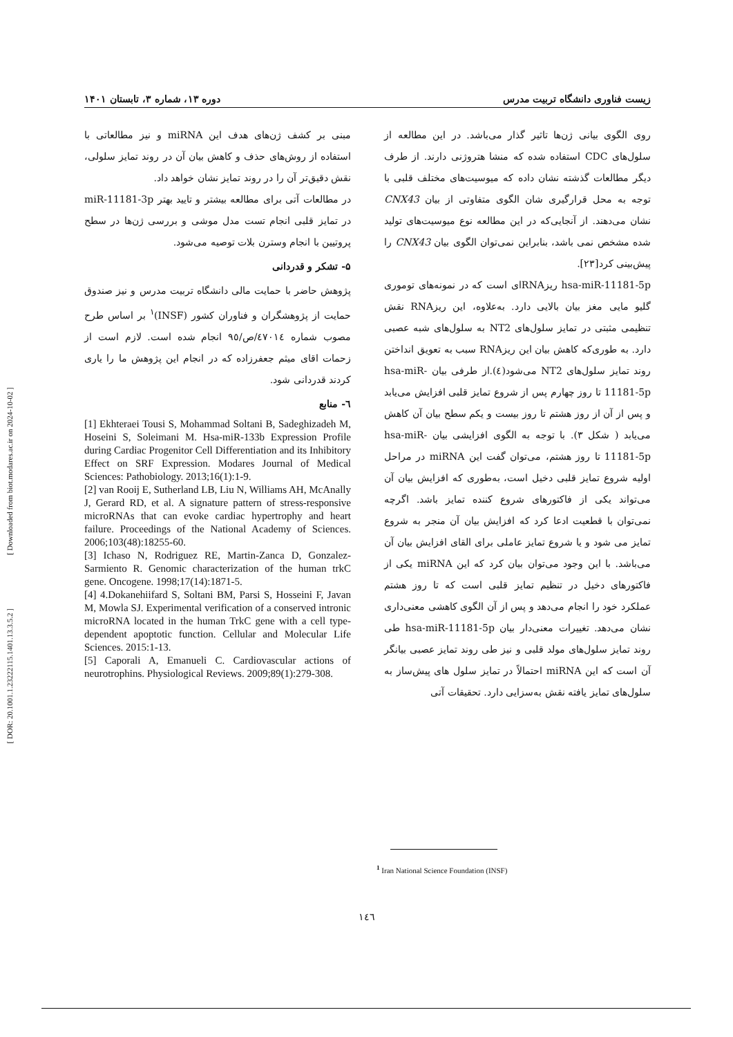[ Downloaded from biot.modares.ac.ir on 2024-10-02 ]
[ DOR: 20.1001.1.23222115.1401.13.3.5.2 ]
زیست فناوری دانشگاه تربیت مدرس دوره ۱۳، شماره ۳، تابستان ۱۴۰۱
روی الگوی بیانی ژن‌ها تاثیر گذار می‌باشد. در این مطالعه از سلول‌های CDC استفاده شده که منشا هتروژنی دارند. از طرف دیگر مطالعات گذشته نشان داده که میوسیت‌های مختلف قلبی با توجه به محل قرارگیری شان الگوی متفاوتی از بیان CNX43 نشان می‌دهند. از آنجایی‌که در این مطالعه نوع میوسیت‌های تولید شده مشخص نمی باشد، بنابراین نمی‌توان الگوی بیان CNX43 را پیش‌بینی کرد[۲۳].
hsa-miR-11181-5p ریزRNAای است که در نمونه‌های توموری گلیو مایی مغز بیان بالایی دارد. به‌علاوه، این ریزRNA نقش تنظیمی مثبتی در تمایز سلول‌های NT2 به سلول‌های شبه عصبی دارد. به طوری‌که کاهش بیان این ریزRNA سبب به تعویق انداختن روند تمایز سلول‌های NT2 می‌شود(٤).از طرفی بیان hsa-miR-11181-5p تا روز چهارم پس از شروع تمایز قلبی افزایش می‌یابد و پس از آن از روز هشتم تا روز بیست و یکم سطح بیان آن کاهش می‌یابد ( شکل ۳). با توجه به الگوی افزایشی بیان hsa-miR-11181-5p تا روز هشتم، می‌توان گفت این miRNA در مراحل اولیه شروع تمایز قلبی دخیل است، به‌طوری که افزایش بیان آن می‌تواند یکی از فاکتورهای شروع کننده تمایز باشد. اگرچه نمی‌توان با قطعیت ادعا کرد که افزایش بیان آن منجر به شروع تمایز می شود و یا شروع تمایز عاملی برای القای افزایش بیان آن می‌باشد. با این وجود می‌توان بیان کرد که این miRNA یکی از فاکتورهای دخیل در تنظیم تمایز قلبی است که تا روز هشتم عملکرد خود را انجام می‌دهد و پس از آن الگوی کاهشی معنی‌داری نشان می‌دهد. تغییرات معنی‌دار بیان hsa-miR-11181-5p طی روند تمایز سلول‌های مولد قلبی و نیز طی روند تمایز عصبی بیانگر آن است که این miRNA احتمالاً در تمایز سلول های پیش‌ساز به سلول‌های تمایز یافته نقش به‌سزایی دارد. تحقیقات آتی
مبنی بر کشف ژن‌های هدف این miRNA و نیز مطالعاتی با استفاده از روش‌های حذف و کاهش بیان آن در روند تمایز سلولی، نقش دقیق‌تر آن را در روند تمایز نشان خواهد داد.
در مطالعات آتی برای مطالعه بیشتر و تایید بهتر miR-11181-3p در تمایز قلبی انجام تست مدل موشی و بررسی ژن‌ها در سطح پروتیین با انجام وسترن بلات توصیه می‌شود.
۵- تشکر و قدردانی
پژوهش حاضر با حمایت مالی دانشگاه تربیت مدرس و نیز صندوق حمایت از پژوهشگران و فناوران کشور (INSF)<sup>۱</sup> بر اساس طرح مصوب شماره ٤٧٠١٤/ص/٩٥ انجام شده است. لازم است از زحمات اقای میثم جعفرزاده که در انجام این پژوهش ما را یاری کردند قدردانی شود.
٦- منابع
[1] Ekhteraei Tousi S, Mohammad Soltani B, Sadeghizadeh M, Hoseini S, Soleimani M. Hsa-miR-133b Expression Profile during Cardiac Progenitor Cell Differentiation and its Inhibitory Effect on SRF Expression. Modares Journal of Medical Sciences: Pathobiology. 2013;16(1):1-9.
[2] van Rooij E, Sutherland LB, Liu N, Williams AH, McAnally J, Gerard RD, et al. A signature pattern of stress-responsive microRNAs that can evoke cardiac hypertrophy and heart failure. Proceedings of the National Academy of Sciences. 2006;103(48):18255-60.
[3] Ichaso N, Rodriguez RE, Martin-Zanca D, Gonzalez-Sarmiento R. Genomic characterization of the human trkC gene. Oncogene. 1998;17(14):1871-5.
[4] 4.Dokanehiifard S, Soltani BM, Parsi S, Hosseini F, Javan M, Mowla SJ. Experimental verification of a conserved intronic microRNA located in the human TrkC gene with a cell type-dependent apoptotic function. Cellular and Molecular Life Sciences. 2015:1-13.
[5] Caporali A, Emanueli C. Cardiovascular actions of neurotrophins. Physiological Reviews. 2009;89(1):279-308.
<sup>1</sup> Iran National Science Foundation (INSF)
١٤٦